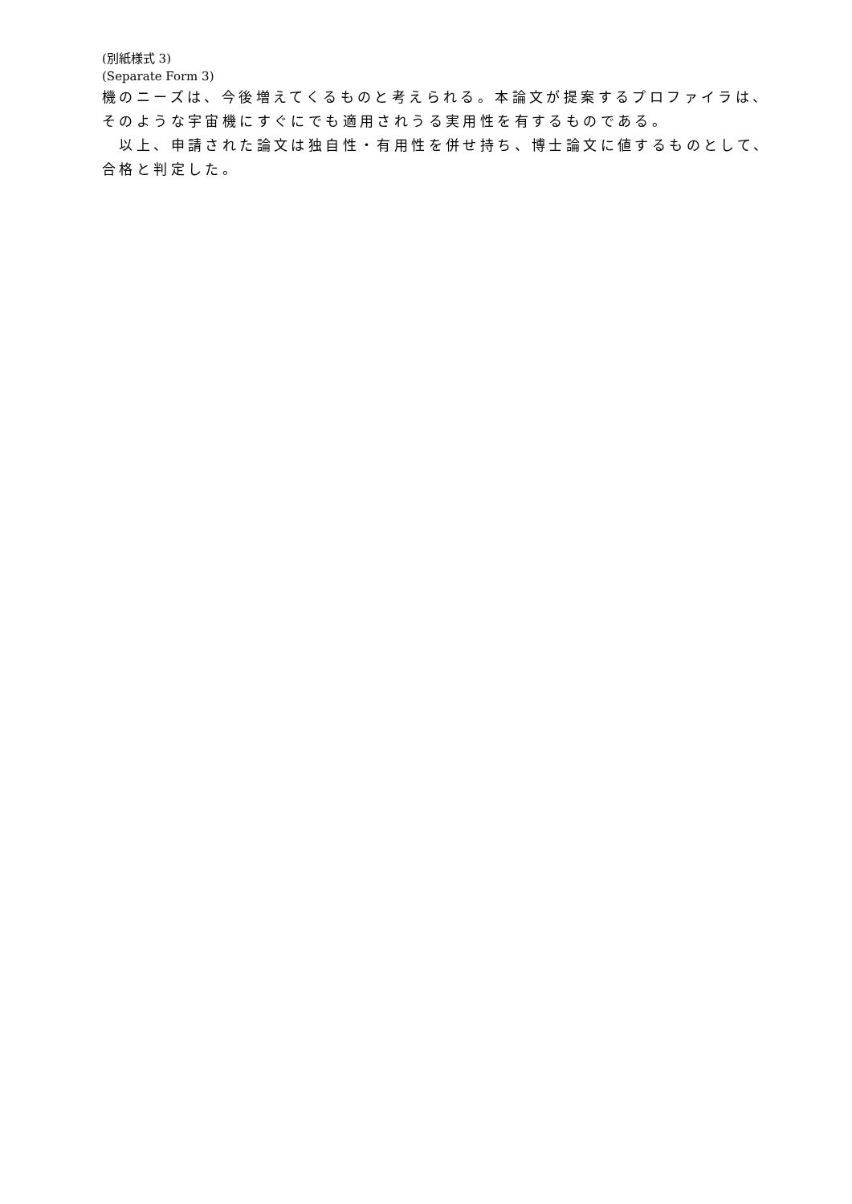(別紙様式 3)
(Separate Form 3)
機のニーズは、今後増えてくるものと考えられる。本論文が提案するプロファイラは、そのような宇宙機にすぐにでも適用されうる実用性を有するものである。
　以上、申請された論文は独自性・有用性を併せ持ち、博士論文に値するものとして、合格と判定した。